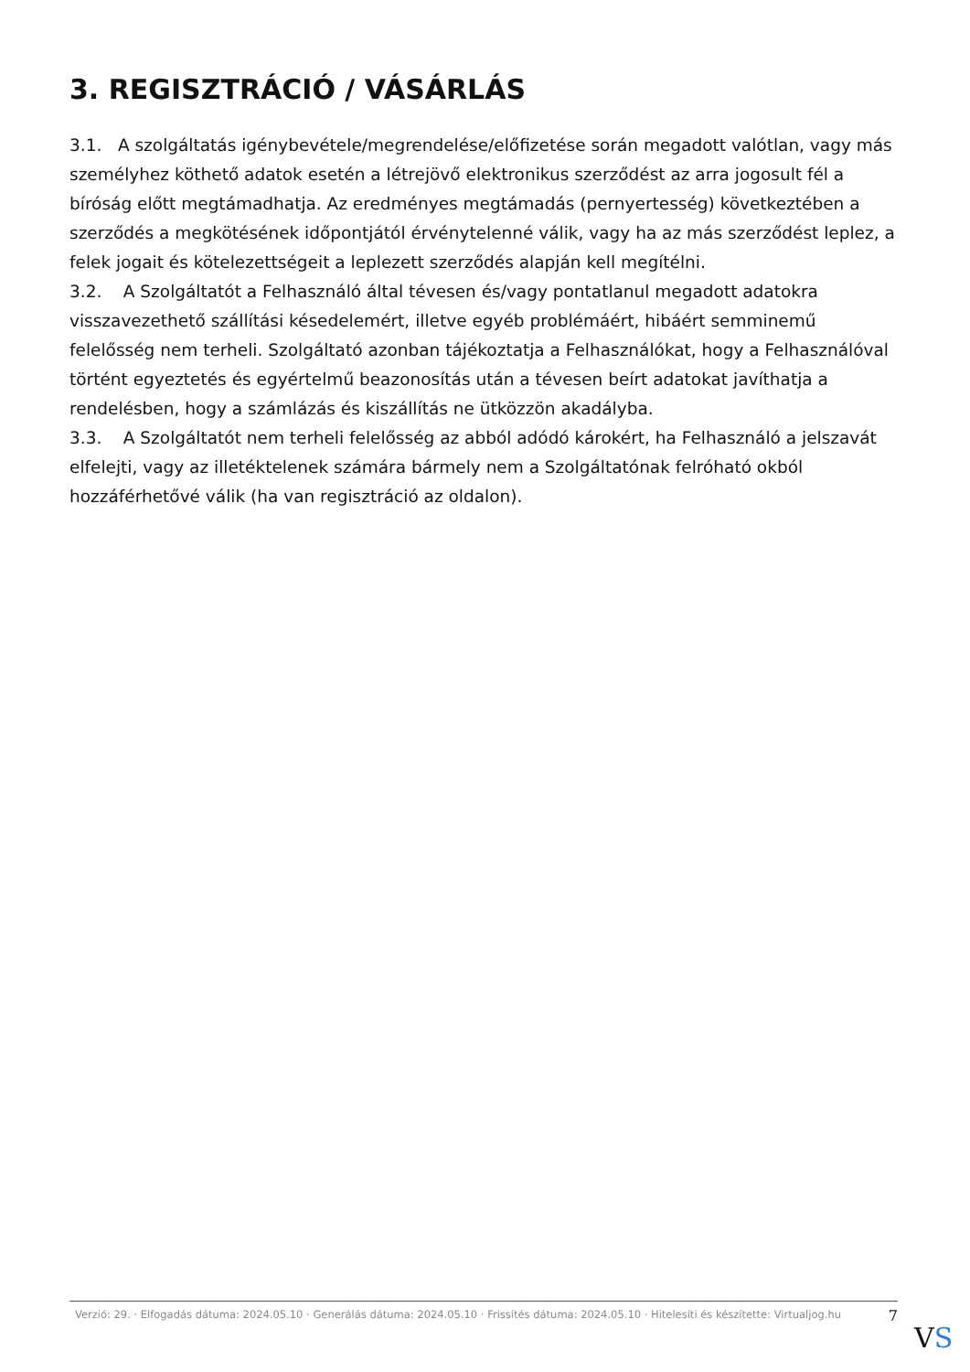3. REGISZTRÁCIÓ / VÁSÁRLÁS
3.1. A szolgáltatás igénybevétele/megrendelése/előfizetése során megadott valótlan, vagy más személyhez köthető adatok esetén a létrejövő elektronikus szerződést az arra jogosult fél a bíróság előtt megtámadhatja. Az eredményes megtámadás (pernyertesség) következtében a szerződés a megkötésének időpontjától érvénytelenné válik, vagy ha az más szerződést leplez, a felek jogait és kötelezettségeit a leplezett szerződés alapján kell megítélni.
3.2. A Szolgáltatót a Felhasználó által tévesen és/vagy pontatlanul megadott adatokra visszavezethető szállítási késedelemért, illetve egyéb problémáért, hibáért semminemű felelősség nem terheli. Szolgáltató azonban tájékoztatja a Felhasználókat, hogy a Felhasználóval történt egyeztetés és egyértelmű beazonosítás után a tévesen beírt adatokat javíthatja a rendelésben, hogy a számlázás és kiszállítás ne ütközzön akadályba.
3.3. A Szolgáltatót nem terheli felelősség az abból adódó károkért, ha Felhasználó a jelszavát elfelejti, vagy az illetéktelenek számára bármely nem a Szolgáltatónak felróható okból hozzáférhetővé válik (ha van regisztráció az oldalon).
Verzió: 29. · Elfogadás dátuma: 2024.05.10 · Generálás dátuma: 2024.05.10 · Frissítés dátuma: 2024.05.10 · Hitelesíti és készítette: Virtualjog.hu
7
VS